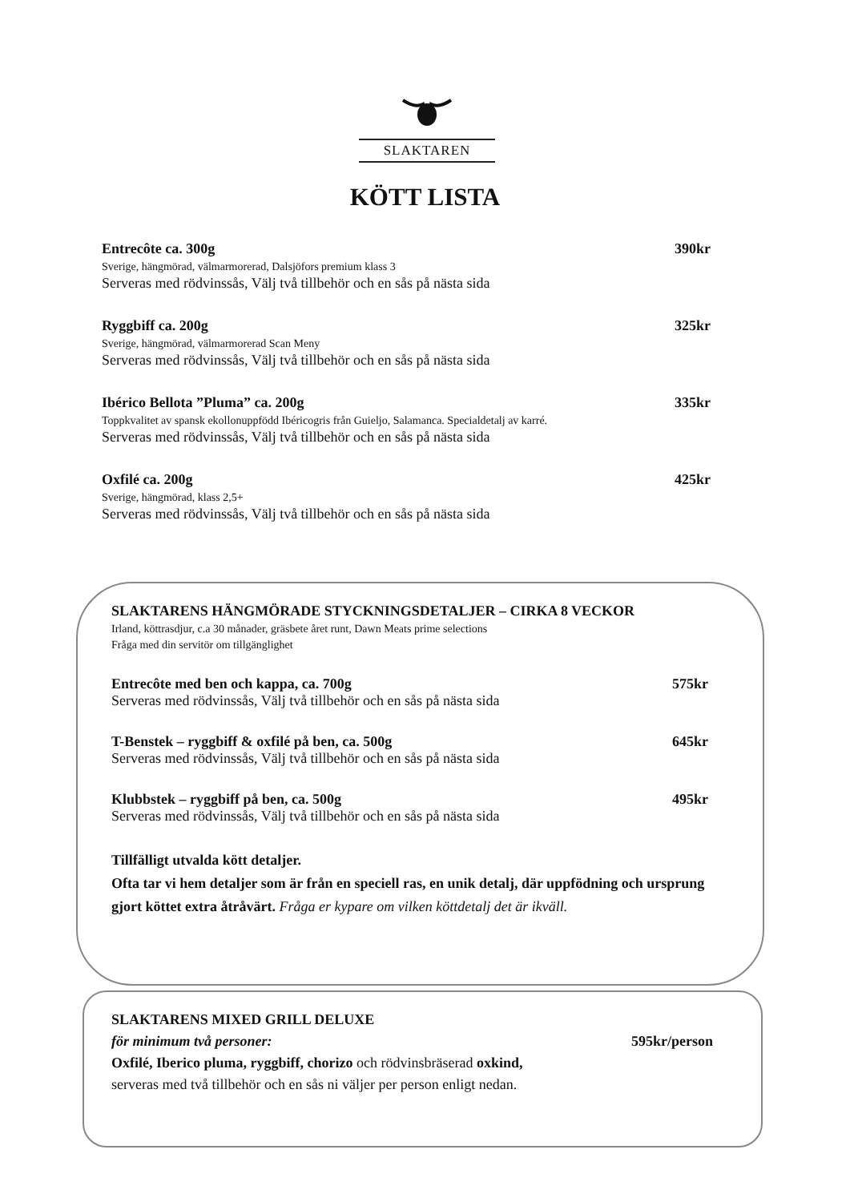SLAKTAREN
KÖTT LISTA
Entrecôte ca. 300g 390kr
Sverige, hängmörad, välmarmorerad, Dalsjöfors premium klass 3
Serveras med rödvinssås, Välj två tillbehör och en sås på nästa sida
Ryggbiff ca. 200g 325kr
Sverige, hängmörad, välmarmorerad Scan Meny
Serveras med rödvinssås, Välj två tillbehör och en sås på nästa sida
Ibérico Bellota ”Pluma” ca. 200g 335kr
Toppkvalitet av spansk ekollonuppfödd Ibéricogris från Guieljo, Salamanca. Specialdetalj av karré.
Serveras med rödvinssås, Välj två tillbehör och en sås på nästa sida
Oxfilé ca. 200g 425kr
Sverige, hängmörad, klass 2,5+
Serveras med rödvinssås, Välj två tillbehör och en sås på nästa sida
SLAKTARENS HÄNGMÖRADE STYCKNINGSDETALJER – CIRKA 8 VECKOR
Irland, köttrasdjur, c.a 30 månader, gräsbete året runt, Dawn Meats prime selections
Fråga med din servitör om tillgänglighet
Entrecôte med ben och kappa, ca. 700g 575kr
Serveras med rödvinssås, Välj två tillbehör och en sås på nästa sida
T-Benstek – ryggbiff & oxfilé på ben, ca. 500g 645kr
Serveras med rödvinssås, Välj två tillbehör och en sås på nästa sida
Klubbstek – ryggbiff på ben, ca. 500g 495kr
Serveras med rödvinssås, Välj två tillbehör och en sås på nästa sida
Tillfälligt utvalda kött detaljer.
Ofta tar vi hem detaljer som är från en speciell ras, en unik detalj, där uppfödning och ursprung gjort köttet extra åtråvärt. Fråga er kypare om vilken köttdetalj det är ikväll.
SLAKTARENS MIXED GRILL DELUXE
för minimum två personer: 595kr/person
Oxfilé, Iberico pluma, ryggbiff, chorizo och rödvinsbräserad oxkind,
serveras med två tillbehör och en sås ni väljer per person enligt nedan.